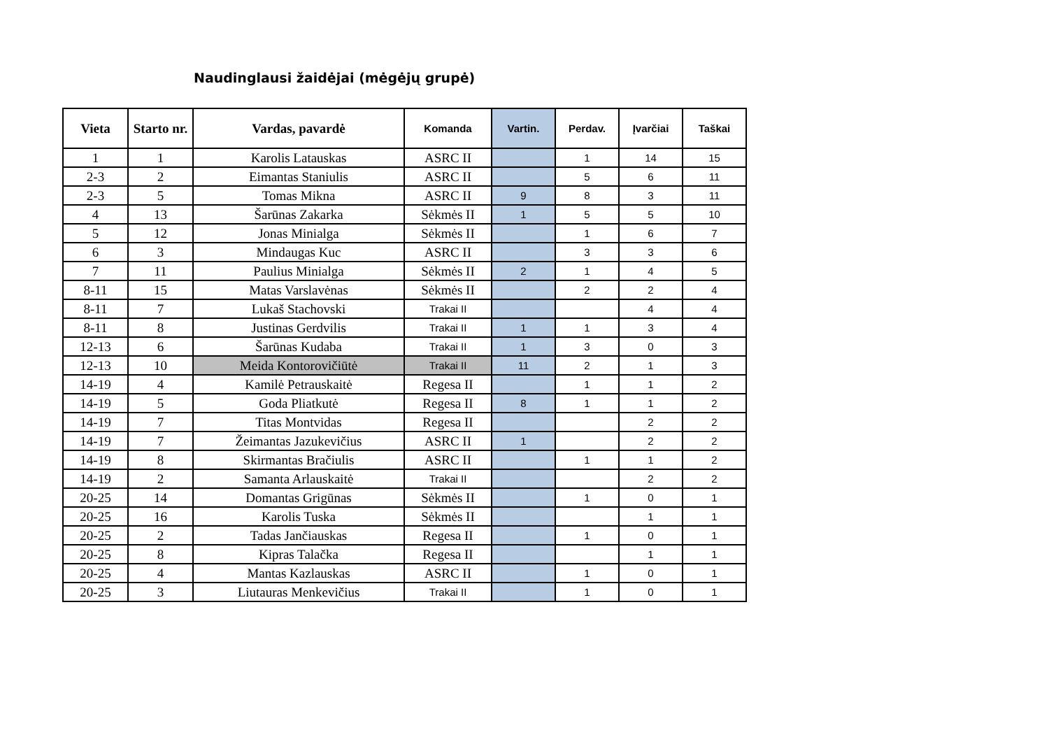Naudinglausi žaidėjai (mėgėjų grupė)
| Vieta | Starto nr. | Vardas, pavardė | Komanda | Vartin. | Perdav. | Įvarčiai | Taškai |
| --- | --- | --- | --- | --- | --- | --- | --- |
| 1 | 1 | Karolis Latauskas | ASRC II | | 1 | 14 | 15 |
| 2-3 | 2 | Eimantas Staniulis | ASRC II | | 5 | 6 | 11 |
| 2-3 | 5 | Tomas Mikna | ASRC II | 9 | 8 | 3 | 11 |
| 4 | 13 | Šarūnas Zakarka | Sėkmės II | 1 | 5 | 5 | 10 |
| 5 | 12 | Jonas Minialga | Sėkmės II | | 1 | 6 | 7 |
| 6 | 3 | Mindaugas Kuc | ASRC II | | 3 | 3 | 6 |
| 7 | 11 | Paulius Minialga | Sėkmės II | 2 | 1 | 4 | 5 |
| 8-11 | 15 | Matas Varslavėnas | Sėkmės II | | 2 | 2 | 4 |
| 8-11 | 7 | Lukaš Stachovski | Trakai II | | | 4 | 4 |
| 8-11 | 8 | Justinas Gerdvilis | Trakai II | 1 | 1 | 3 | 4 |
| 12-13 | 6 | Šarūnas Kudaba | Trakai II | 1 | 3 | 0 | 3 |
| 12-13 | 10 | Meida Kontorovičiūtė | Trakai II | 11 | 2 | 1 | 3 |
| 14-19 | 4 | Kamilė Petrauskaitė | Regesa II | | 1 | 1 | 2 |
| 14-19 | 5 | Goda Pliatkutė | Regesa II | 8 | 1 | 1 | 2 |
| 14-19 | 7 | Titas Montvidas | Regesa II | | | 2 | 2 |
| 14-19 | 7 | Žeimantas Jazukevičius | ASRC II | 1 | | 2 | 2 |
| 14-19 | 8 | Skirmantas Bračiulis | ASRC II | | 1 | 1 | 2 |
| 14-19 | 2 | Samanta Arlauskaitė | Trakai II | | | 2 | 2 |
| 20-25 | 14 | Domantas Grigūnas | Sėkmės II | | 1 | 0 | 1 |
| 20-25 | 16 | Karolis Tuska | Sėkmės II | | | 1 | 1 |
| 20-25 | 2 | Tadas Jančiauskas | Regesa II | | 1 | 0 | 1 |
| 20-25 | 8 | Kipras Talačka | Regesa II | | | 1 | 1 |
| 20-25 | 4 | Mantas Kazlauskas | ASRC II | | 1 | 0 | 1 |
| 20-25 | 3 | Liutauras Menkevičius | Trakai II | | 1 | 0 | 1 |